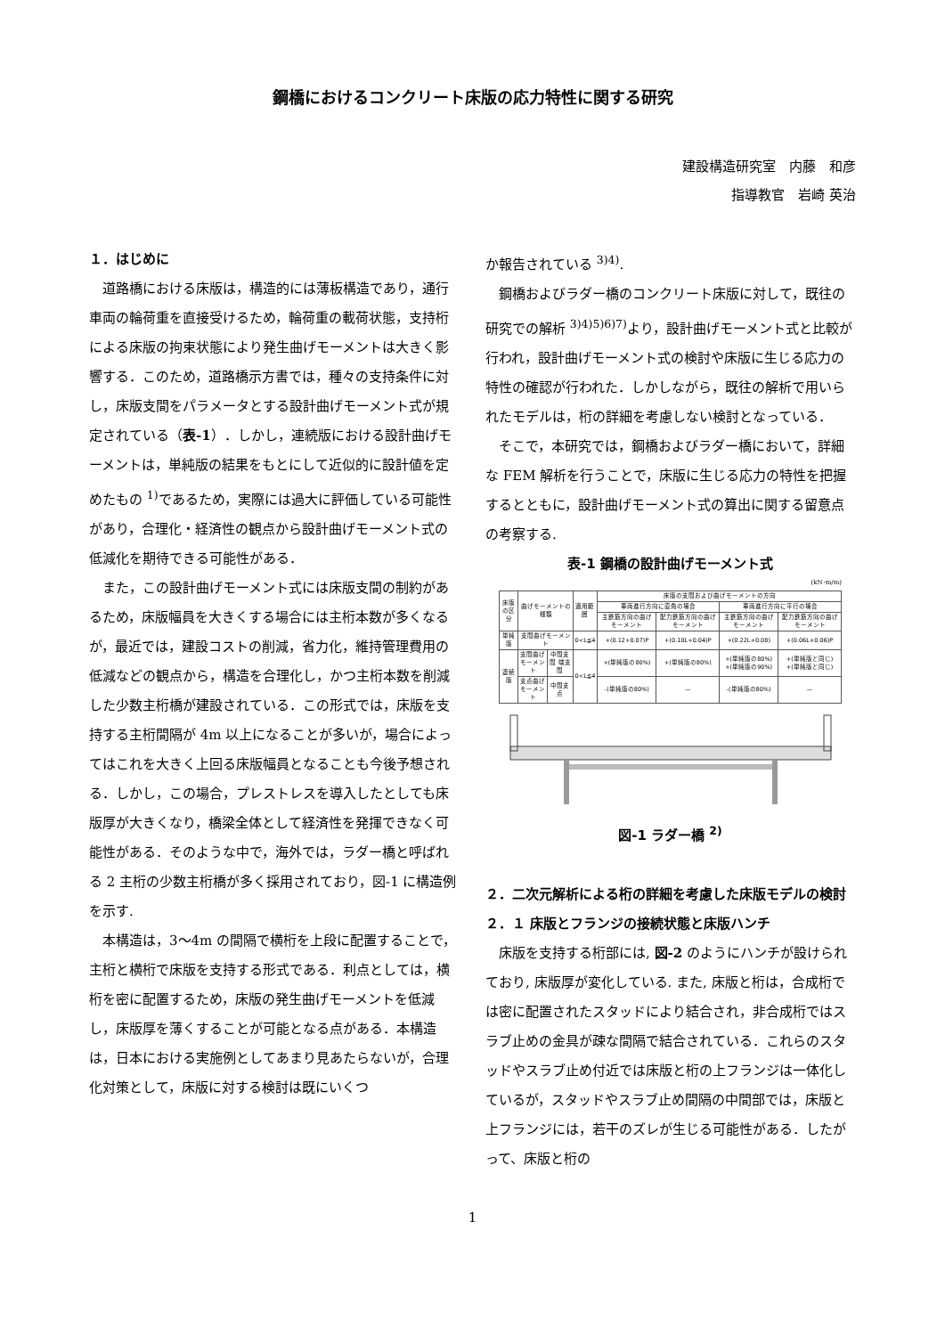鋼橋におけるコンクリート床版の応力特性に関する研究
建設構造研究室　内藤　和彦
指導教官　岩崎 英治
１．はじめに
　道路橋における床版は，構造的には薄板構造であり，通行車両の輪荷重を直接受けるため，輪荷重の載荷状態，支持桁による床版の拘束状態により発生曲げモーメントは大きく影響する．このため，道路橋示方書では，種々の支持条件に対し，床版支間をパラメータとする設計曲げモーメント式が規定されている（表-1）．しかし，連続版における設計曲げモーメントは，単純版の結果をもとにして近似的に設計値を定めたもの <sup>1)</sup>であるため，実際には過大に評価している可能性があり，合理化・経済性の観点から設計曲げモーメント式の低減化を期待できる可能性がある．
　また，この設計曲げモーメント式には床版支間の制約があるため，床版幅員を大きくする場合には主桁本数が多くなるが，最近では，建設コストの削減，省力化，維持管理費用の低減などの観点から，構造を合理化し，かつ主桁本数を削減した少数主桁橋が建設されている．この形式では，床版を支持する主桁間隔が 4m 以上になることが多いが，場合によってはこれを大きく上回る床版幅員となることも今後予想される．しかし，この場合，プレストレスを導入したとしても床版厚が大きくなり，橋梁全体として経済性を発揮できなく可能性がある．そのような中で，海外では，ラダー橋と呼ばれる 2 主桁の少数主桁橋が多く採用されており，図-1 に構造例を示す.
　本構造は，3～4m の間隔で横桁を上段に配置することで，主桁と横桁で床版を支持する形式である．利点としては，横桁を密に配置するため，床版の発生曲げモーメントを低減し，床版厚を薄くすることが可能となる点がある．本構造は，日本における実施例としてあまり見あたらないが，合理化対策として，床版に対する検討は既にいくつ
か報告されている <sup>3)4)</sup>.
　鋼橋およびラダー橋のコンクリート床版に対して，既往の研究での解析 <sup>3)4)5)6)7)</sup>より，設計曲げモーメント式と比較が行われ，設計曲げモーメント式の検討や床版に生じる応力の特性の確認が行われた．しかしながら，既往の解析で用いられたモデルは，桁の詳細を考慮しない検討となっている．
　そこで，本研究では，鋼橋およびラダー橋において，詳細な FEM 解析を行うことで，床版に生じる応力の特性を把握するとともに，設計曲げモーメント式の算出に関する留意点の考察する.
表-1 鋼橋の設計曲げモーメント式
(kN･m/m)
| 床版の区分 | 曲げモーメントの種類 | | 適用範囲 | 床版の支間および曲げモーメントの方向 | | | |
| --- | --- | --- | --- | --- | --- | --- | --- |
| | | | | 車両進行方向に直角の場合 | | 車両進行方向に平行の場合 | |
| | | | | 主鉄筋方向の曲げモーメント | 配力鉄筋方向の曲げモーメント | 主鉄筋方向の曲げモーメント | 配力鉄筋方向の曲げモーメント |
| 単純版 | 支間曲げモーメント | | 0<L≦4 | +(0.12+0.07)P | +(0.10L+0.04)P | +(0.22L+0.08) | +(0.06L+0.06)P |
| 連続版 | 支間曲げモーメント | 中間支間 端支間 | 0<L≦4 | +(単純版の80%) | +(単純版の80%) | +(単純版の80%) +(単純版の90%) | +(単純版と同じ) +(単純版と同じ) |
| | 支点曲げモーメント | 中間支点 | | -(単純版の80%) | — | -(単純版の80%) | — |
図-1 ラダー橋 <sup>2)</sup>
２．二次元解析による桁の詳細を考慮した床版モデルの検討
２．１ 床版とフランジの接続状態と床版ハンチ
　床版を支持する桁部には, 図-2 のようにハンチが設けられており, 床版厚が変化している. また, 床版と桁は，合成桁では密に配置されたスタッドにより結合され，非合成桁ではスラブ止めの金具が疎な間隔で結合されている．これらのスタッドやスラブ止め付近では床版と桁の上フランジは一体化しているが，スタッドやスラブ止め間隔の中間部では，床版と上フランジには，若干のズレが生じる可能性がある．したがって、床版と桁の
1